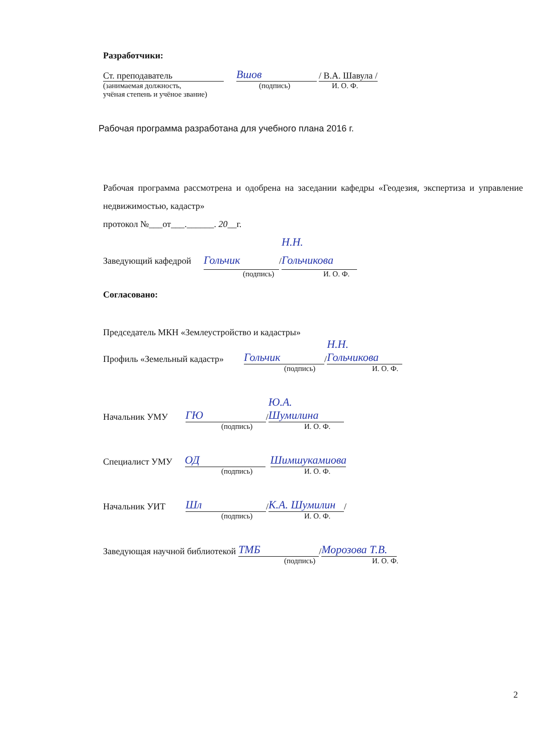Разработчики:
Ст. преподаватель Вшов / В.А. Шавула /
(занимаемая должность, (подпись) И. О. Ф.
учёная степень и учёное звание)
Рабочая программа разработана для учебного плана 2016 г.
Рабочая программа рассмотрена и одобрена на заседании кафедры «Геодезия, экспертиза и управление недвижимостью, кадастр»
протокол №___от___.______. 20__г.
Заведующий кафедрой Гольчик / Н.Н. Гольчикова
(подпись) И. О. Ф.
Согласовано:
Председатель МКН «Землеустройство и кадастры»
Профиль «Земельный кадастр» Гольчик / Н.Н. Гольчикова
(подпись) И. О. Ф.
Начальник УМУ ГЮ / Ю.А. Шумилина
(подпись) И. О. Ф.
Специалист УМУ ОД Шимшукамиова
(подпись) И. О. Ф.
Начальник УИТ Шл / К.А. Шумилин /
(подпись) И. О. Ф.
Заведующая научной библиотекой ТМБ / Морозова Т.В.
(подпись) И. О. Ф.
2